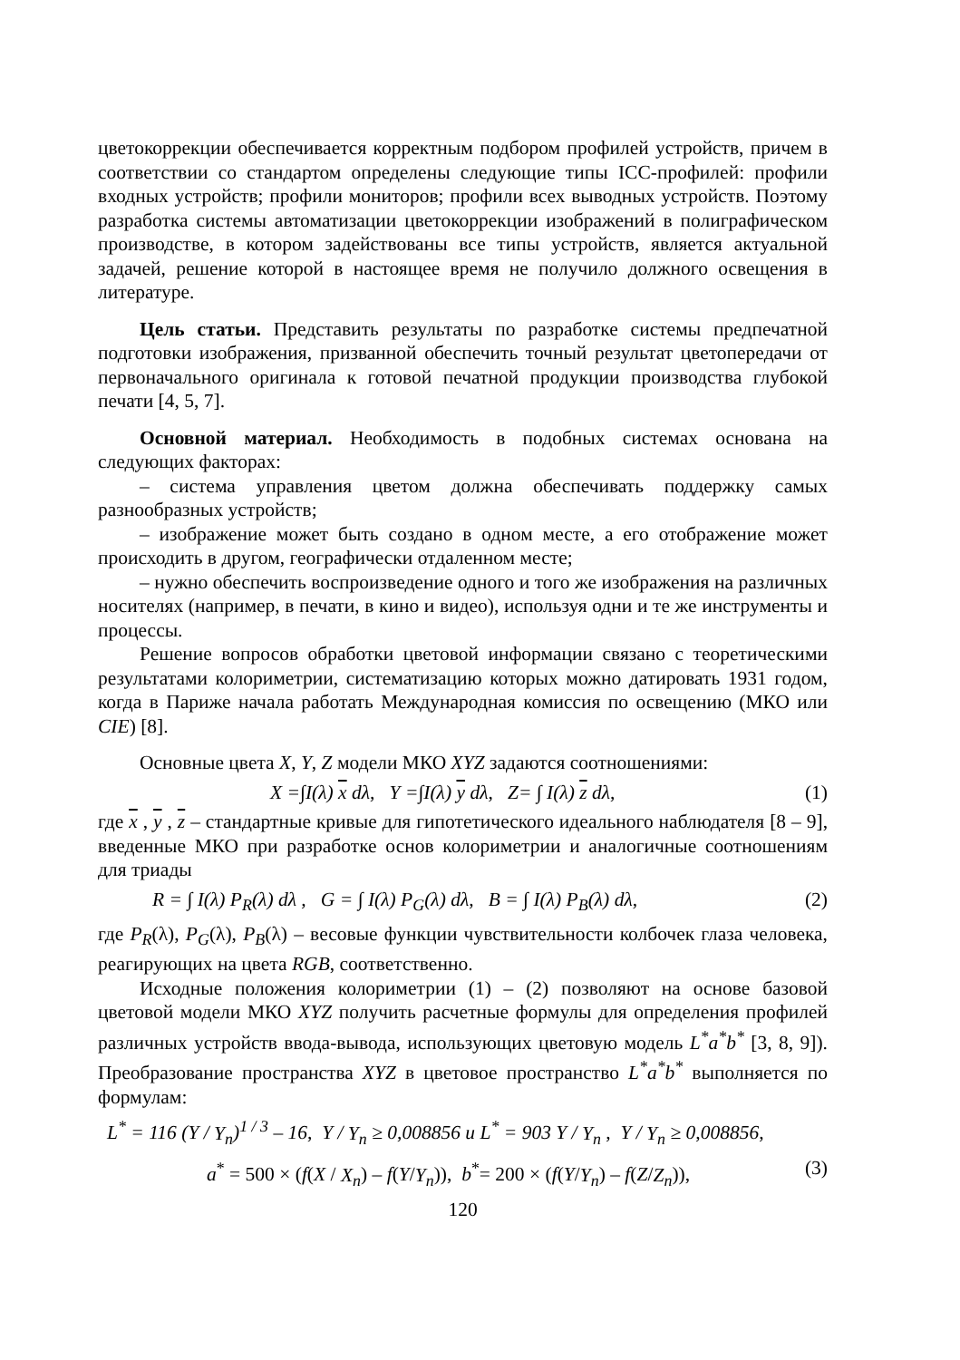цветокоррекции обеспечивается корректным подбором профилей устройств, причем в соответствии со стандартом определены следующие типы ICC-профилей: профили входных устройств; профили мониторов; профили всех выводных устройств. Поэтому разработка системы автоматизации цветокоррекции изображений в полиграфическом производстве, в котором задействованы все типы устройств, является актуальной задачей, решение которой в настоящее время не получило должного освещения в литературе.
Цель статьи. Представить результаты по разработке системы предпечатной подготовки изображения, призванной обеспечить точный результат цветопередачи от первоначального оригинала к готовой печатной продукции производства глубокой печати [4, 5, 7].
Основной материал. Необходимость в подобных системах основана на следующих факторах:
– система управления цветом должна обеспечивать поддержку самых разнообразных устройств;
– изображение может быть создано в одном месте, а его отображение может происходить в другом, географически отдаленном месте;
– нужно обеспечить воспроизведение одного и того же изображения на различных носителях (например, в печати, в кино и видео), используя одни и те же инструменты и процессы.
Решение вопросов обработки цветовой информации связано с теоретическими результатами колориметрии, систематизацию которых можно датировать 1931 годом, когда в Париже начала работать Международная комиссия по освещению (МКО или CIE) [8].
Основные цвета X, Y, Z модели МКО XYZ задаются соотношениями:
X =∫I(λ) x dλ, Y =∫I(λ) y dλ, Z= ∫ I(λ) z dλ, (1)
где x , y , z – стандартные кривые для гипотетического идеального наблюдателя [8 – 9], введенные МКО при разработке основ колориметрии и аналогичные соотношениям для триады
R = ∫ I(λ) P<sub>R</sub>(λ) dλ , G = ∫ I(λ) P<sub>G</sub>(λ) dλ, B = ∫ I(λ) P<sub>B</sub>(λ) dλ, (2)
где P<sub>R</sub>(λ), P<sub>G</sub>(λ), P<sub>B</sub>(λ) – весовые функции чувствительности колбочек глаза человека, реагирующих на цвета RGB, соответственно.
Исходные положения колориметрии (1) – (2) позволяют на основе базовой цветовой модели МКО XYZ получить расчетные формулы для определения профилей различных устройств ввода-вывода, использующих цветовую модель L<sup>*</sup>a<sup>*</sup>b<sup>*</sup> [3, 8, 9]). Преобразование пространства XYZ в цветовое пространство L<sup>*</sup>a<sup>*</sup>b<sup>*</sup> выполняется по формулам:
L<sup>*</sup> = 116 (Y / Y<sub>n</sub>)<sup>1 / 3</sup> – 16, Y / Y<sub>n</sub> ≥ 0,008856 и L<sup>*</sup> = 903 Y / Y<sub>n</sub> , Y / Y<sub>n</sub> ≥ 0,008856,
a<sup>*</sup> = 500 × (f(X / X<sub>n</sub>) – f(Y/Y<sub>n</sub>)), b<sup>*</sup>= 200 × (f(Y/Y<sub>n</sub>) – f(Z/Z<sub>n</sub>)), (3)
120